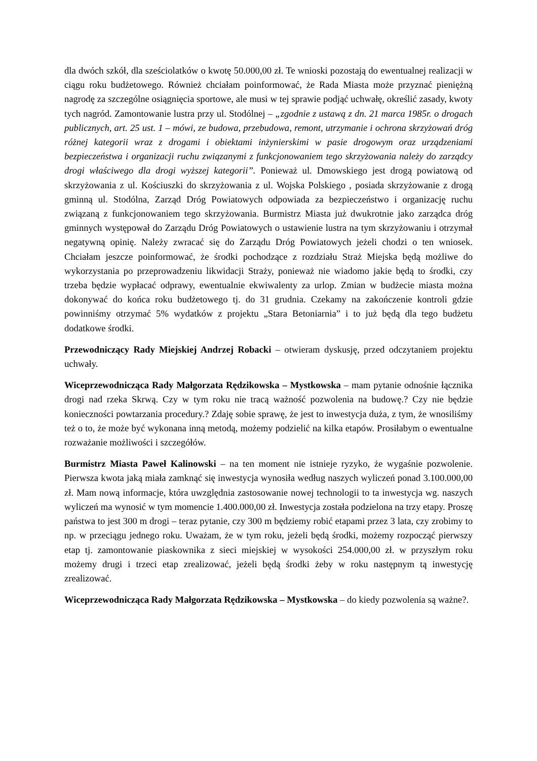dla dwóch szkół, dla sześciolatków o kwotę 50.000,00 zł. Te wnioski pozostają do ewentualnej realizacji w ciągu roku budżetowego. Również chciałam poinformować, że Rada Miasta może przyznać pieniężną nagrodę za szczególne osiągnięcia sportowe, ale musi w tej sprawie podjąć uchwałę, określić zasady, kwoty tych nagród. Zamontowanie lustra przy ul. Stodólnej – „zgodnie z ustawą z dn. 21 marca 1985r. o drogach publicznych, art. 25 ust. 1 – mówi, ze budowa, przebudowa, remont, utrzymanie i ochrona skrzyżowań dróg różnej kategorii wraz z drogami i obiektami inżynierskimi w pasie drogowym oraz urządzeniami bezpieczeństwa i organizacji ruchu związanymi z funkcjonowaniem tego skrzyżowania należy do zarządcy drogi właściwego dla drogi wyższej kategorii”. Ponieważ ul. Dmowskiego jest drogą powiatową od skrzyżowania z ul. Kościuszki do skrzyżowania z ul. Wojska Polskiego , posiada skrzyżowanie z drogą gminną ul. Stodólna, Zarząd Dróg Powiatowych odpowiada za bezpieczeństwo i organizację ruchu związaną z funkcjonowaniem tego skrzyżowania. Burmistrz Miasta już dwukrotnie jako zarządca dróg gminnych występował do Zarządu Dróg Powiatowych o ustawienie lustra na tym skrzyżowaniu i otrzymał negatywną opinię. Należy zwracać się do Zarządu Dróg Powiatowych jeżeli chodzi o ten wniosek. Chciałam jeszcze poinformować, że środki pochodzące z rozdziału Straż Miejska będą możliwe do wykorzystania po przeprowadzeniu likwidacji Straży, ponieważ nie wiadomo jakie będą to środki, czy trzeba będzie wypłacać odprawy, ewentualnie ekwiwalenty za urlop. Zmian w budżecie miasta można dokonywać do końca roku budżetowego tj. do 31 grudnia. Czekamy na zakończenie kontroli gdzie powinniśmy otrzymać 5% wydatków z projektu „Stara Betoniarnia” i to już będą dla tego budżetu dodatkowe środki.
Przewodniczący Rady Miejskiej Andrzej Robacki – otwieram dyskusję, przed odczytaniem projektu uchwały.
Wiceprzewodnicząca Rady Małgorzata Rędzikowska – Mystkowska – mam pytanie odnośnie łącznika drogi nad rzeka Skrwą. Czy w tym roku nie tracą ważność pozwolenia na budowę.? Czy nie będzie konieczności powtarzania procedury.? Zdaję sobie sprawę, że jest to inwestycja duża, z tym, że wnosiliśmy też o to, że może być wykonana inną metodą, możemy podzielić na kilka etapów. Prosiłabym o ewentualne rozważanie możliwości i szczegółów.
Burmistrz Miasta Paweł Kalinowski – na ten moment nie istnieje ryzyko, że wygaśnie pozwolenie. Pierwsza kwota jaką miała zamknąć się inwestycja wynosiła według naszych wyliczeń ponad 3.100.000,00 zł. Mam nową informacje, która uwzględnia zastosowanie nowej technologii to ta inwestycja wg. naszych wyliczeń ma wynosić w tym momencie 1.400.000,00 zł. Inwestycja została podzielona na trzy etapy. Proszę państwa to jest 300 m drogi – teraz pytanie, czy 300 m będziemy robić etapami przez 3 lata, czy zrobimy to np. w przeciągu jednego roku. Uważam, że w tym roku, jeżeli będą środki, możemy rozpocząć pierwszy etap tj. zamontowanie piaskownika z sieci miejskiej w wysokości 254.000,00 zł. w przyszłym roku możemy drugi i trzeci etap zrealizować, jeżeli będą środki żeby w roku następnym tą inwestycję zrealizować.
Wiceprzewodnicząca Rady Małgorzata Rędzikowska – Mystkowska – do kiedy pozwolenia są ważne?.